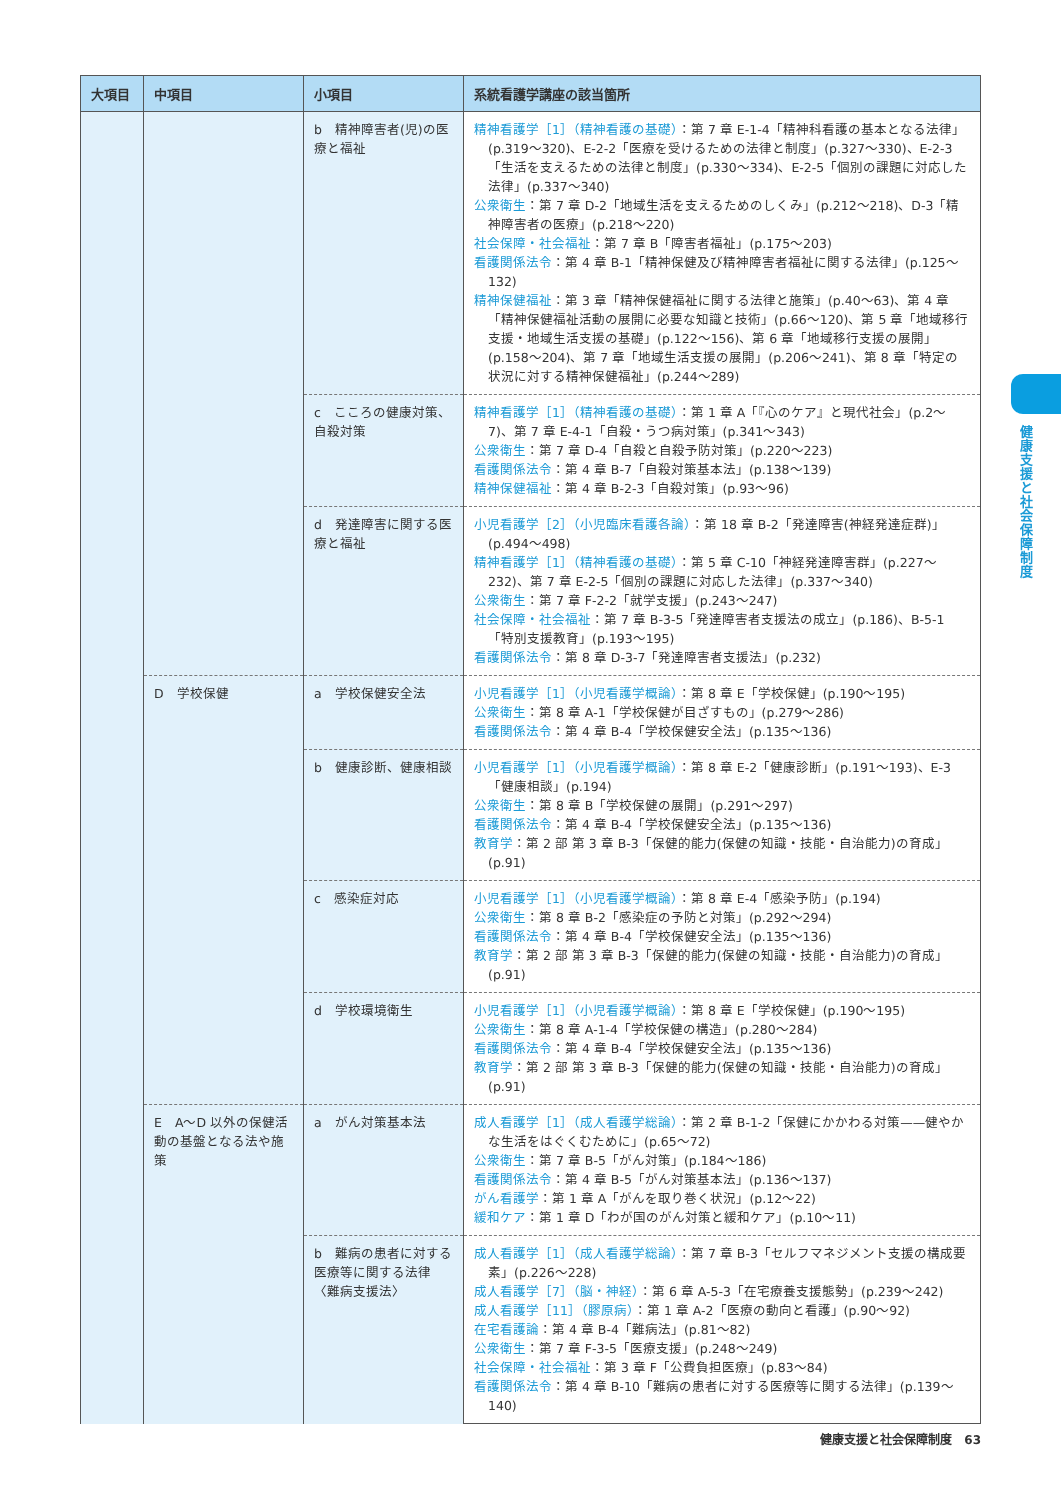| 大項目 | 中項目 | 小項目 | 系統看護学講座の該当箇所 |
| --- | --- | --- | --- |
| | | b 精神障害者(児)の医療と福祉 | 精神看護学［1］（精神看護の基礎） ：第 7 章 E-1-4「精神科看護の基本となる法律」(p.319〜320)、E-2-2「医療を受けるための法律と制度」(p.327〜330)、E-2-3「生活を支えるための法律と制度」(p.330〜334)、E-2-5「個別の課題に対応した法律」(p.337〜340) 公衆衛生 ：第 7 章 D-2「地域生活を支えるためのしくみ」(p.212〜218)、D-3「精神障害者の医療」(p.218〜220) 社会保障・社会福祉 ：第 7 章 B「障害者福祉」(p.175〜203) 看護関係法令 ：第 4 章 B-1「精神保健及び精神障害者福祉に関する法律」(p.125〜132) 精神保健福祉 ：第 3 章「精神保健福祉に関する法律と施策」(p.40〜63)、第 4 章「精神保健福祉活動の展開に必要な知識と技術」(p.66〜120)、第 5 章「地域移行支援・地域生活支援の基礎」(p.122〜156)、第 6 章「地域移行支援の展開」(p.158〜204)、第 7 章「地域生活支援の展開」(p.206〜241)、第 8 章「特定の状況に対する精神保健福祉」(p.244〜289) |
| | | c こころの健康対策、自殺対策 | 精神看護学［1］（精神看護の基礎） ：第 1 章 A「『心のケア』と現代社会」(p.2〜7)、第 7 章 E-4-1「自殺・うつ病対策」(p.341〜343) 公衆衛生 ：第 7 章 D-4「自殺と自殺予防対策」(p.220〜223) 看護関係法令 ：第 4 章 B-7「自殺対策基本法」(p.138〜139) 精神保健福祉 ：第 4 章 B-2-3「自殺対策」(p.93〜96) |
| | | d 発達障害に関する医療と福祉 | 小児看護学［2］（小児臨床看護各論） ：第 18 章 B-2「発達障害(神経発達症群)」(p.494〜498) 精神看護学［1］（精神看護の基礎） ：第 5 章 C-10「神経発達障害群」(p.227〜232)、第 7 章 E-2-5「個別の課題に対応した法律」(p.337〜340) 公衆衛生 ：第 7 章 F-2-2「就学支援」(p.243〜247) 社会保障・社会福祉 ：第 7 章 B-3-5「発達障害者支援法の成立」(p.186)、B-5-1「特別支援教育」(p.193〜195) 看護関係法令 ：第 8 章 D-3-7「発達障害者支援法」(p.232) |
| | D 学校保健 | a 学校保健安全法 | 小児看護学［1］（小児看護学概論） ：第 8 章 E「学校保健」(p.190〜195) 公衆衛生 ：第 8 章 A-1「学校保健が目ざすもの」(p.279〜286) 看護関係法令 ：第 4 章 B-4「学校保健安全法」(p.135〜136) |
| | | b 健康診断、健康相談 | 小児看護学［1］（小児看護学概論） ：第 8 章 E-2「健康診断」(p.191〜193)、E-3「健康相談」(p.194) 公衆衛生 ：第 8 章 B「学校保健の展開」(p.291〜297) 看護関係法令 ：第 4 章 B-4「学校保健安全法」(p.135〜136) 教育学 ：第 2 部 第 3 章 B-3「保健的能力(保健の知識・技能・自治能力)の育成」(p.91) |
| | | c 感染症対応 | 小児看護学［1］（小児看護学概論） ：第 8 章 E-4「感染予防」(p.194) 公衆衛生 ：第 8 章 B-2「感染症の予防と対策」(p.292〜294) 看護関係法令 ：第 4 章 B-4「学校保健安全法」(p.135〜136) 教育学 ：第 2 部 第 3 章 B-3「保健的能力(保健の知識・技能・自治能力)の育成」(p.91) |
| | | d 学校環境衛生 | 小児看護学［1］（小児看護学概論） ：第 8 章 E「学校保健」(p.190〜195) 公衆衛生 ：第 8 章 A-1-4「学校保健の構造」(p.280〜284) 看護関係法令 ：第 4 章 B-4「学校保健安全法」(p.135〜136) 教育学 ：第 2 部 第 3 章 B-3「保健的能力(保健の知識・技能・自治能力)の育成」(p.91) |
| | E A〜D 以外の保健活動の基盤となる法や施策 | a がん対策基本法 | 成人看護学［1］（成人看護学総論） ：第 2 章 B-1-2「保健にかかわる対策——健やかな生活をはぐくむために」(p.65〜72) 公衆衛生 ：第 7 章 B-5「がん対策」(p.184〜186) 看護関係法令 ：第 4 章 B-5「がん対策基本法」(p.136〜137) がん看護学 ：第 1 章 A「がんを取り巻く状況」(p.12〜22) 緩和ケア ：第 1 章 D「わが国のがん対策と緩和ケア」(p.10〜11) |
| | | b 難病の患者に対する医療等に関する法律〈難病支援法〉 | 成人看護学［1］（成人看護学総論） ：第 7 章 B-3「セルフマネジメント支援の構成要素」(p.226〜228) 成人看護学［7］（脳・神経） ：第 6 章 A-5-3「在宅療養支援態勢」(p.239〜242) 成人看護学［11］（膠原病） ：第 1 章 A-2「医療の動向と看護」(p.90〜92) 在宅看護論 ：第 4 章 B-4「難病法」(p.81〜82) 公衆衛生 ：第 7 章 F-3-5「医療支援」(p.248〜249) 社会保障・社会福祉 ：第 3 章 F「公費負担医療」(p.83〜84) 看護関係法令 ：第 4 章 B-10「難病の患者に対する医療等に関する法律」(p.139〜140) |
健康支援と社会保障制度
健康支援と社会保障制度　63